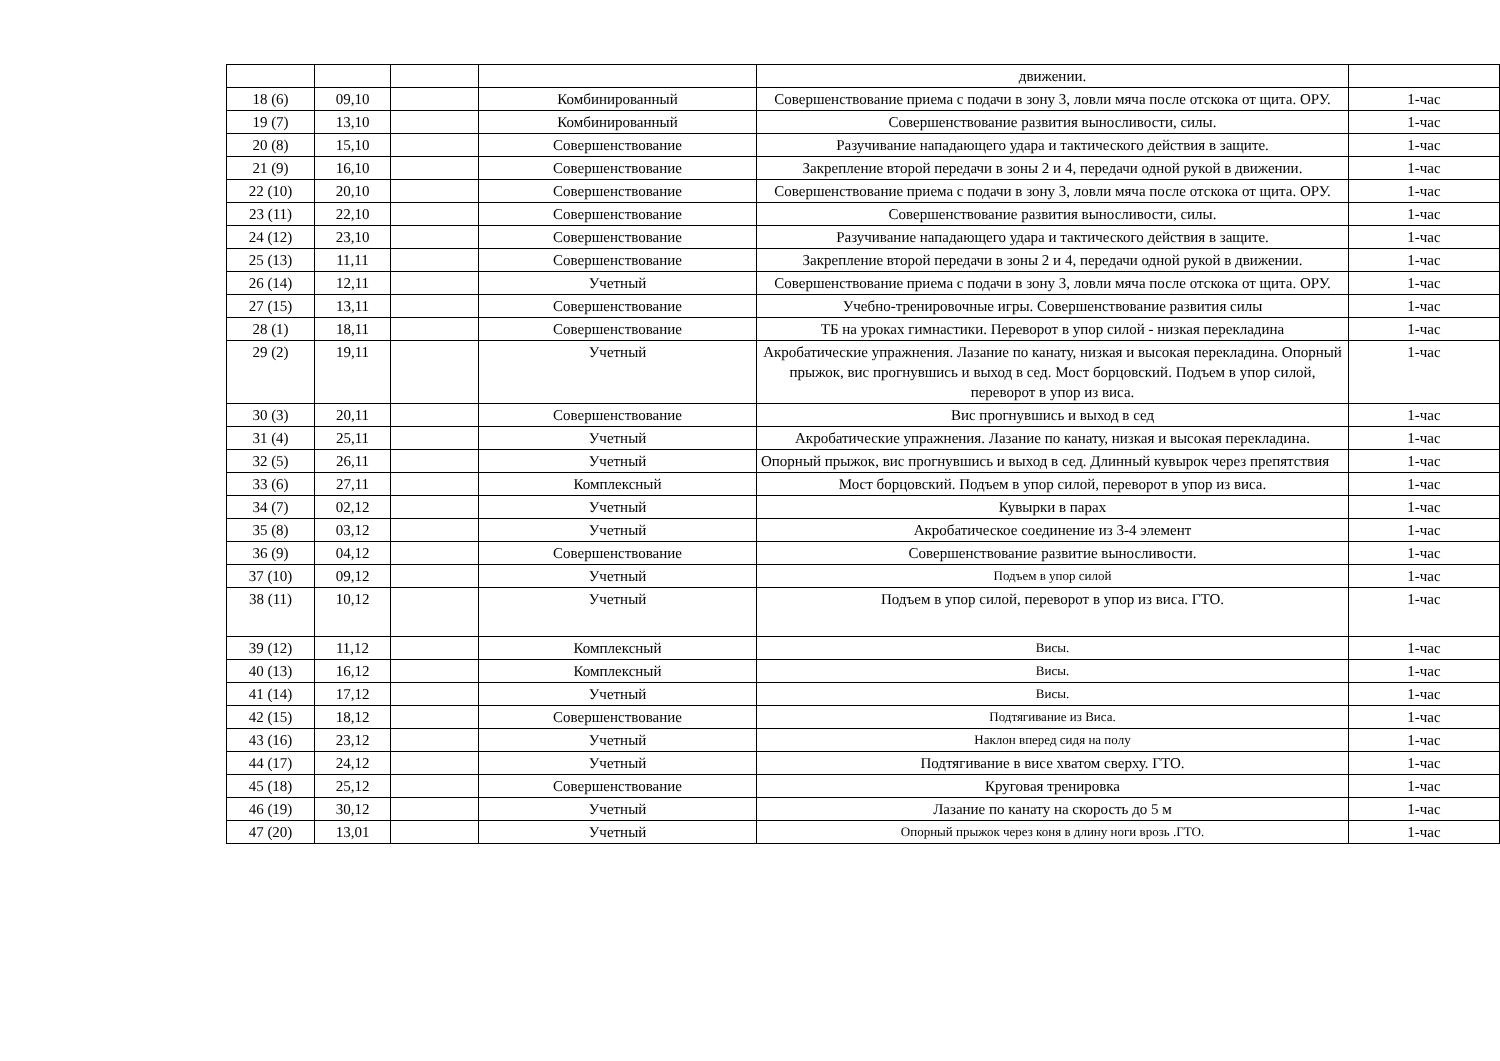| | | | | движении. | |
| 18 (6) | 09,10 | | Комбинированный | Совершенствование приема с подачи в зону 3, ловли мяча после отскока от щита. ОРУ. | 1-час |
| 19 (7) | 13,10 | | Комбинированный | Совершенствование развития выносливости, силы. | 1-час |
| 20 (8) | 15,10 | | Совершенствование | Разучивание нападающего удара и тактического действия в защите. | 1-час |
| 21 (9) | 16,10 | | Совершенствование | Закрепление второй передачи в зоны 2 и 4, передачи одной рукой в движении. | 1-час |
| 22 (10) | 20,10 | | Совершенствование | Совершенствование приема с подачи в зону 3, ловли мяча после отскока от щита. ОРУ. | 1-час |
| 23 (11) | 22,10 | | Совершенствование | Совершенствование развития выносливости, силы. | 1-час |
| 24 (12) | 23,10 | | Совершенствование | Разучивание нападающего удара и тактического действия в защите. | 1-час |
| 25 (13) | 11,11 | | Совершенствование | Закрепление второй передачи в зоны 2 и 4, передачи одной рукой в движении. | 1-час |
| 26 (14) | 12,11 | | Учетный | Совершенствование приема с подачи в зону 3, ловли мяча после отскока от щита. ОРУ. | 1-час |
| 27 (15) | 13,11 | | Совершенствование | Учебно-тренировочные игры. Совершенствование развития силы | 1-час |
| 28 (1) | 18,11 | | Совершенствование | ТБ на уроках гимнастики. Переворот в упор силой - низкая перекладина | 1-час |
| 29 (2) | 19,11 | | Учетный | Акробатические упражнения. Лазание по канату, низкая и высокая перекладина. Опорный прыжок, вис прогнувшись и выход в сед. Мост борцовский. Подъем в упор силой, переворот в упор из виса. | 1-час |
| 30 (3) | 20,11 | | Совершенствование | Вис прогнувшись и выход в сед | 1-час |
| 31 (4) | 25,11 | | Учетный | Акробатические упражнения. Лазание по канату, низкая и высокая перекладина. | 1-час |
| 32 (5) | 26,11 | | Учетный | Опорный прыжок, вис прогнувшись и выход в сед. Длинный кувырок через препятствия | 1-час |
| 33 (6) | 27,11 | | Комплексный | Мост борцовский. Подъем в упор силой, переворот в упор из виса. | 1-час |
| 34 (7) | 02,12 | | Учетный | Кувырки в парах | 1-час |
| 35 (8) | 03,12 | | Учетный | Акробатическое соединение из 3-4 элемент | 1-час |
| 36 (9) | 04,12 | | Совершенствование | Совершенствование развитие выносливости. | 1-час |
| 37 (10) | 09,12 | | Учетный | Подъем в упор силой | 1-час |
| 38 (11) | 10,12 | | Учетный | Подъем в упор силой, переворот в упор из виса. ГТО. | 1-час |
| 39 (12) | 11,12 | | Комплексный | Висы. | 1-час |
| 40 (13) | 16,12 | | Комплексный | Висы. | 1-час |
| 41 (14) | 17,12 | | Учетный | Висы. | 1-час |
| 42 (15) | 18,12 | | Совершенствование | Подтягивание из Виса. | 1-час |
| 43 (16) | 23,12 | | Учетный | Наклон вперед сидя на полу | 1-час |
| 44 (17) | 24,12 | | Учетный | Подтягивание в висе хватом сверху. ГТО. | 1-час |
| 45 (18) | 25,12 | | Совершенствование | Круговая тренировка | 1-час |
| 46 (19) | 30,12 | | Учетный | Лазание по канату на скорость до 5 м | 1-час |
| 47 (20) | 13,01 | | Учетный | Опорный прыжок через коня в длину ноги врозь .ГТО. | 1-час |